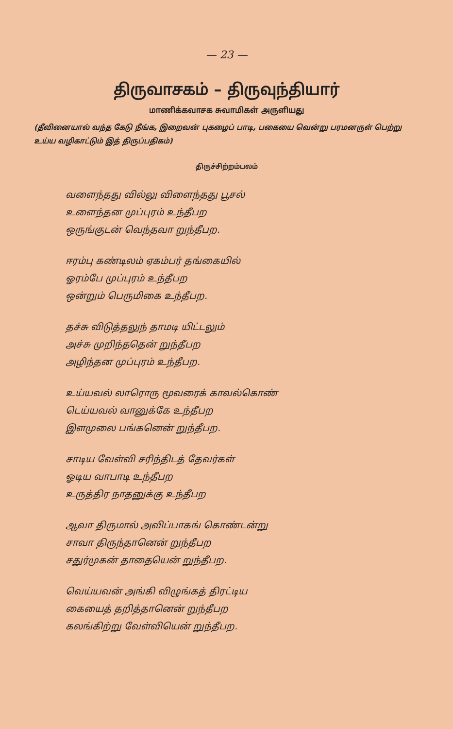— 23 —
திருவாசகம் – திருவுந்தியார்
மாணிக்கவாசக சுவாமிகள் அருளியது
(தீவினையால் வந்த கேடு நீங்க, இறைவன் புகழைப் பாடி, பகையை வென்று பரமனருள் பெற்று உய்ய வழிகாட்டும் இத் திருப்பதிகம்)
திருச்சிற்றம்பலம்
வளைந்தது வில்லு விளைந்தது பூசல்
உளைந்தன முப்புரம் உந்தீபற
ஒருங்குடன் வெந்தவா றுந்தீபற.
ஈரம்பு கண்டிலம் ஏகம்பர் தங்கையில்
ஓரம்பே முப்புரம் உந்தீபற
ஒன்றும் பெருமிகை உந்தீபற.
தச்சு விடுத்தலுந் தாமடி யிட்டலும்
அச்சு முறிந்ததென் றுந்தீபற
அழிந்தன முப்புரம் உந்தீபற.
உய்யவல் லாரொரு மூவரைக் காவல்கொண்
டெய்யவல் வானுக்கே உந்தீபற
இளமுலை பங்கனென் றுந்தீபற.
சாடிய வேள்வி சரிந்திடத் தேவர்கள்
ஓடிய வாபாடி உந்தீபற
உருத்திர நாதனுக்கு உந்தீபற
ஆவா திருமால் அவிப்பாகங் கொண்டன்று
சாவா திருந்தானென் றுந்தீபற
சதுர்முகன் தாதையென் றுந்தீபற.
வெய்யவன் அங்கி விழுங்கத் திரட்டிய
கையைத் தறித்தானென் றுந்தீபற
கலங்கிற்று வேள்வியென் றுந்தீபற.